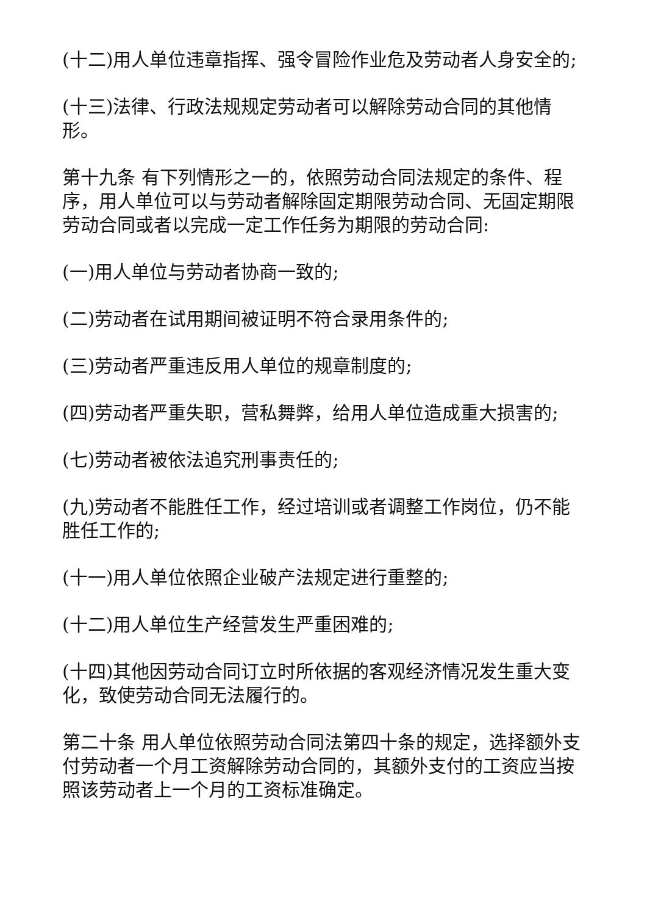(十二)用人单位违章指挥、强令冒险作业危及劳动者人身安全的;
(十三)法律、行政法规规定劳动者可以解除劳动合同的其他情形。
第十九条 有下列情形之一的，依照劳动合同法规定的条件、程序，用人单位可以与劳动者解除固定期限劳动合同、无固定期限劳动合同或者以完成一定工作任务为期限的劳动合同:
(一)用人单位与劳动者协商一致的;
(二)劳动者在试用期间被证明不符合录用条件的;
(三)劳动者严重违反用人单位的规章制度的;
(四)劳动者严重失职，营私舞弊，给用人单位造成重大损害的;
(七)劳动者被依法追究刑事责任的;
(九)劳动者不能胜任工作，经过培训或者调整工作岗位，仍不能胜任工作的;
(十一)用人单位依照企业破产法规定进行重整的;
(十二)用人单位生产经营发生严重困难的;
(十四)其他因劳动合同订立时所依据的客观经济情况发生重大变化，致使劳动合同无法履行的。
第二十条 用人单位依照劳动合同法第四十条的规定，选择额外支付劳动者一个月工资解除劳动合同的，其额外支付的工资应当按照该劳动者上一个月的工资标准确定。